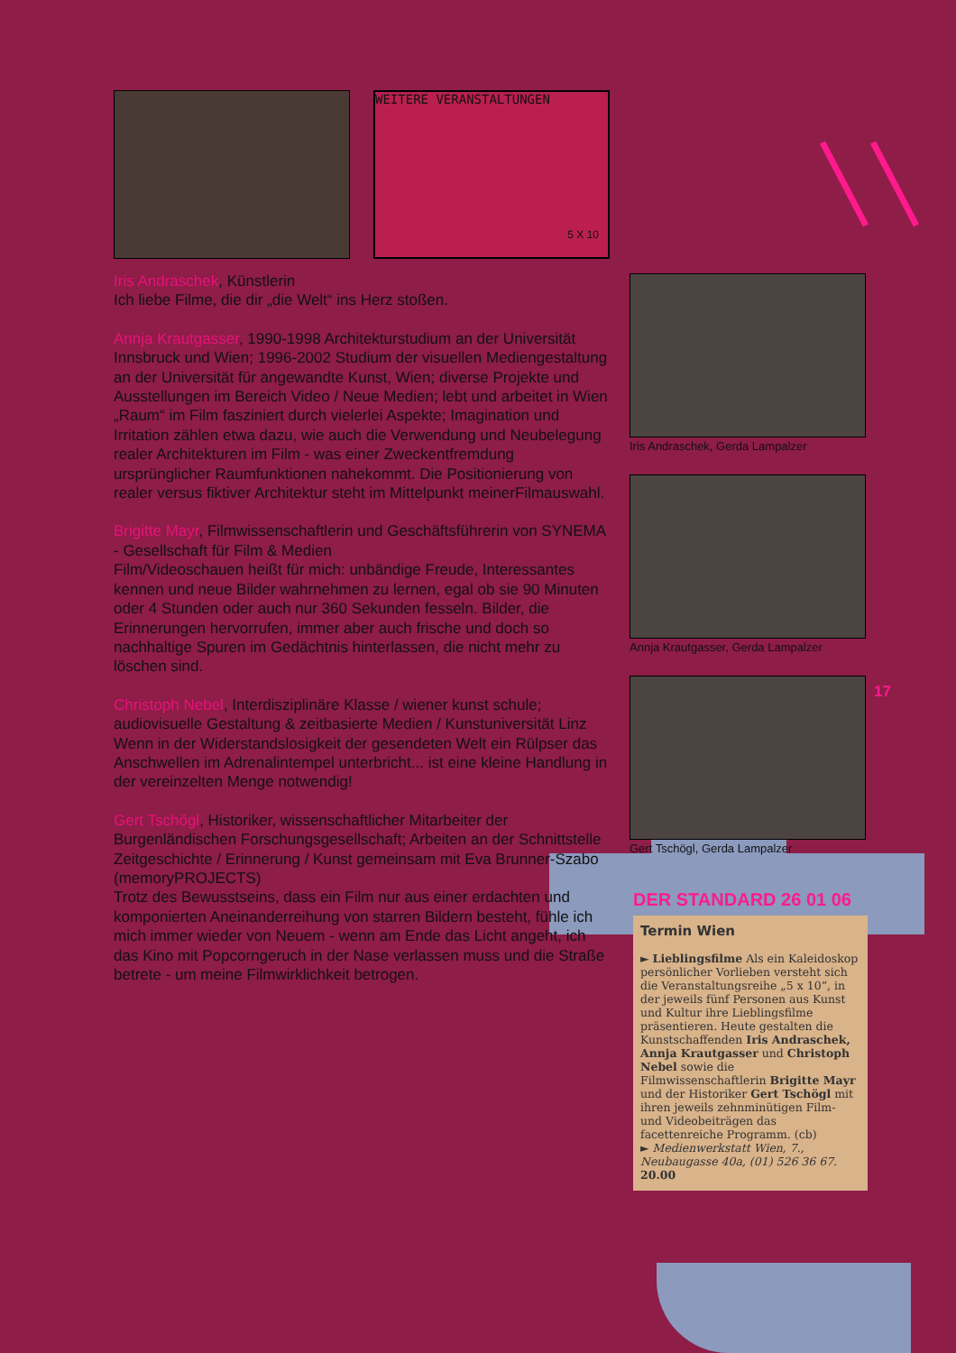WEITERE VERANSTALTUNGEN
5 X 10
Iris Andraschek, Künstlerin
Ich liebe Filme, die dir „die Welt“ ins Herz stoßen.
Annja Krautgasser, 1990-1998 Architekturstudium an der Universität Innsbruck und Wien; 1996-2002 Studium der visuellen Mediengestaltung an der Universität für angewandte Kunst, Wien; diverse Projekte und Ausstellungen im Bereich Video / Neue Medien; lebt und arbeitet in Wien
„Raum“ im Film fasziniert durch vielerlei Aspekte; Imagination und Irritation zählen etwa dazu, wie auch die Verwendung und Neubelegung realer Architekturen im Film - was einer Zweckentfremdung ursprünglicher Raumfunktionen nahekommt. Die Positionierung von realer versus fiktiver Architektur steht im Mittelpunkt meinerFilmauswahl.
Brigitte Mayr, Filmwissenschaftlerin und Geschäftsführerin von SYNEMA - Gesellschaft für Film & Medien
Film/Videoschauen heißt für mich: unbändige Freude, Interessantes kennen und neue Bilder wahrnehmen zu lernen, egal ob sie 90 Minuten oder 4 Stunden oder auch nur 360 Sekunden fesseln. Bilder, die Erinnerungen hervorrufen, immer aber auch frische und doch so nachhaltige Spuren im Gedächtnis hinterlassen, die nicht mehr zu löschen sind.
Christoph Nebel, Interdisziplinäre Klasse / wiener kunst schule; audiovisuelle Gestaltung & zeitbasierte Medien / Kunstuniversität Linz
Wenn in der Widerstandslosigkeit der gesendeten Welt ein Rülpser das Anschwellen im Adrenalintempel unterbricht... ist eine kleine Handlung in der vereinzelten Menge notwendig!
Gert Tschögl, Historiker, wissenschaftlicher Mitarbeiter der Burgenländischen Forschungsgesellschaft; Arbeiten an der Schnittstelle Zeitgeschichte / Erinnerung / Kunst gemeinsam mit Eva Brunner-Szabo (memoryPROJECTS)
Trotz des Bewusstseins, dass ein Film nur aus einer erdachten und komponierten Aneinanderreihung von starren Bildern besteht, fühle ich mich immer wieder von Neuem - wenn am Ende das Licht angeht, ich das Kino mit Popcorngeruch in der Nase verlassen muss und die Straße betrete - um meine Filmwirklichkeit betrogen.
Iris Andraschek, Gerda Lampalzer
Annja Krautgasser, Gerda Lampalzer
Gert Tschögl, Gerda Lampalzer
DER STANDARD 26 01 06
Termin Wien
► Lieblingsfilme Als ein Kaleidoskop persönlicher Vorlieben versteht sich die Veranstaltungsreihe „5 x 10“, in der jeweils fünf Personen aus Kunst und Kultur ihre Lieblingsfilme präsentieren. Heute gestalten die Kunstschaffenden Iris Andraschek, Annja Krautgasser und Christoph Nebel sowie die Filmwissenschaftlerin Brigitte Mayr und der Historiker Gert Tschögl mit ihren jeweils zehnminütigen Film- und Videobeiträgen das facettenreiche Programm. (cb)
► Medienwerkstatt Wien, 7., Neubaugasse 40a, (01) 526 36 67. 20.00
17